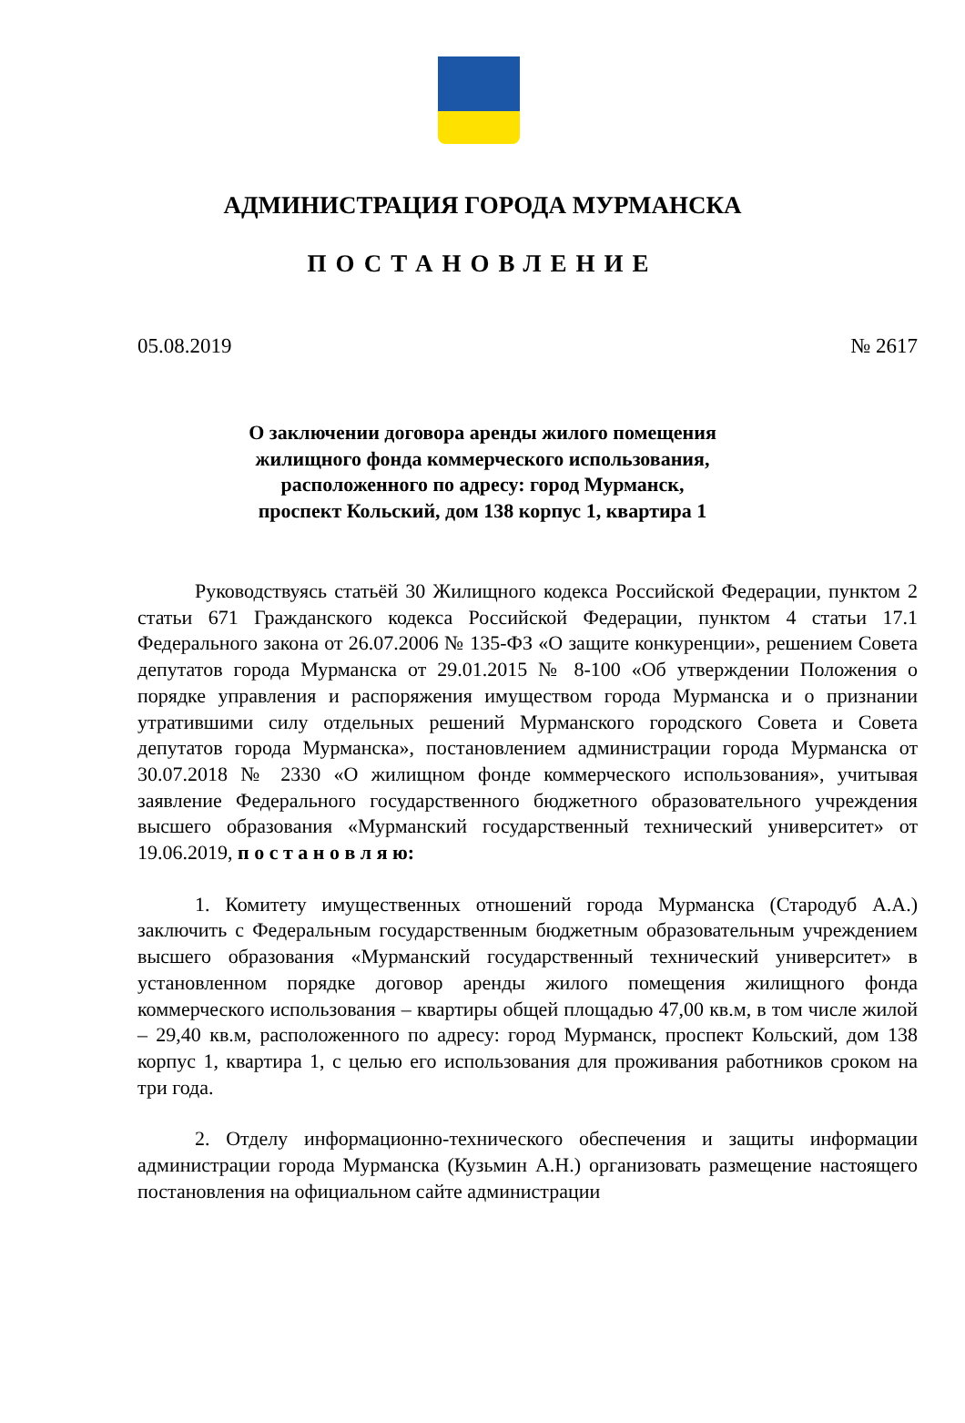АДМИНИСТРАЦИЯ ГОРОДА МУРМАНСКА
ПОСТАНОВЛЕНИЕ
05.08.2019 № 2617
О заключении договора аренды жилого помещения
жилищного фонда коммерческого использования,
расположенного по адресу: город Мурманск,
проспект Кольский, дом 138 корпус 1, квартира 1
Руководствуясь статьёй 30 Жилищного кодекса Российской Федерации, пунктом 2 статьи 671 Гражданского кодекса Российской Федерации, пунктом 4 статьи 17.1 Федерального закона от 26.07.2006 № 135-ФЗ «О защите конкуренции», решением Совета депутатов города Мурманска от 29.01.2015 № 8-100 «Об утверждении Положения о порядке управления и распоряжения имуществом города Мурманска и о признании утратившими силу отдельных решений Мурманского городского Совета и Совета депутатов города Мурманска», постановлением администрации города Мурманска от 30.07.2018 № 2330 «О жилищном фонде коммерческого использования», учитывая заявление Федерального государственного бюджетного образовательного учреждения высшего образования «Мурманский государственный технический университет» от 19.06.2019, п о с т а н о в л я ю:
1. Комитету имущественных отношений города Мурманска (Стародуб А.А.) заключить с Федеральным государственным бюджетным образовательным учреждением высшего образования «Мурманский государственный технический университет» в установленном порядке договор аренды жилого помещения жилищного фонда коммерческого использования – квартиры общей площадью 47,00 кв.м, в том числе жилой – 29,40 кв.м, расположенного по адресу: город Мурманск, проспект Кольский, дом 138 корпус 1, квартира 1, с целью его использования для проживания работников сроком на три года.
2. Отделу информационно-технического обеспечения и защиты информации администрации города Мурманска (Кузьмин А.Н.) организовать размещение настоящего постановления на официальном сайте администрации